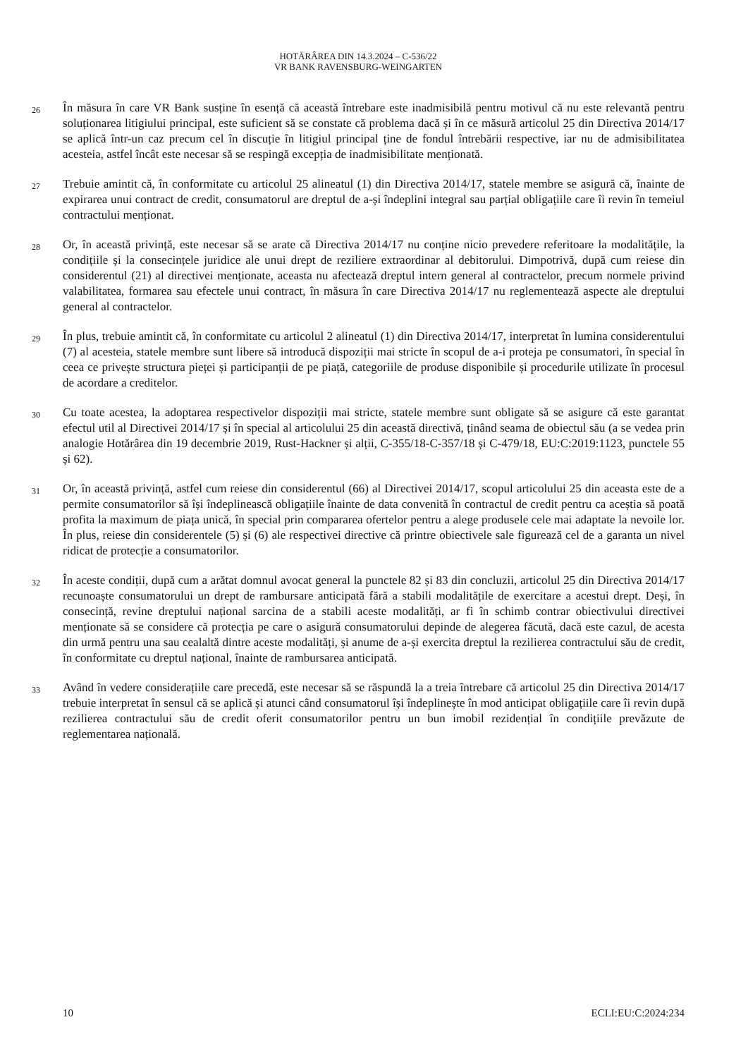HOTĂRÂREA DIN 14.3.2024 – C-536/22
VR BANK RAVENSBURG-WEINGARTEN
26
În măsura în care VR Bank susține în esență că această întrebare este inadmisibilă pentru motivul că nu este relevantă pentru soluționarea litigiului principal, este suficient să se constate că problema dacă și în ce măsură articolul 25 din Directiva 2014/17 se aplică într-un caz precum cel în discuție în litigiul principal ține de fondul întrebării respective, iar nu de admisibilitatea acesteia, astfel încât este necesar să se respingă excepția de inadmisibilitate menționată.
27
Trebuie amintit că, în conformitate cu articolul 25 alineatul (1) din Directiva 2014/17, statele membre se asigură că, înainte de expirarea unui contract de credit, consumatorul are dreptul de a-și îndeplini integral sau parțial obligațiile care îi revin în temeiul contractului menționat.
28
Or, în această privință, este necesar să se arate că Directiva 2014/17 nu conține nicio prevedere referitoare la modalitățile, la condițiile și la consecințele juridice ale unui drept de reziliere extraordinar al debitorului. Dimpotrivă, după cum reiese din considerentul (21) al directivei menționate, aceasta nu afectează dreptul intern general al contractelor, precum normele privind valabilitatea, formarea sau efectele unui contract, în măsura în care Directiva 2014/17 nu reglementează aspecte ale dreptului general al contractelor.
29
În plus, trebuie amintit că, în conformitate cu articolul 2 alineatul (1) din Directiva 2014/17, interpretat în lumina considerentului (7) al acesteia, statele membre sunt libere să introducă dispoziții mai stricte în scopul de a-i proteja pe consumatori, în special în ceea ce privește structura pieței și participanții de pe piață, categoriile de produse disponibile și procedurile utilizate în procesul de acordare a creditelor.
30
Cu toate acestea, la adoptarea respectivelor dispoziții mai stricte, statele membre sunt obligate să se asigure că este garantat efectul util al Directivei 2014/17 și în special al articolului 25 din această directivă, ținând seama de obiectul său (a se vedea prin analogie Hotărârea din 19 decembrie 2019, Rust-Hackner și alții, C-355/18-C-357/18 și C-479/18, EU:C:2019:1123, punctele 55 și 62).
31
Or, în această privință, astfel cum reiese din considerentul (66) al Directivei 2014/17, scopul articolului 25 din aceasta este de a permite consumatorilor să își îndeplinească obligațiile înainte de data convenită în contractul de credit pentru ca aceștia să poată profita la maximum de piața unică, în special prin compararea ofertelor pentru a alege produsele cele mai adaptate la nevoile lor. În plus, reiese din considerentele (5) și (6) ale respectivei directive că printre obiectivele sale figurează cel de a garanta un nivel ridicat de protecție a consumatorilor.
32
În aceste condiții, după cum a arătat domnul avocat general la punctele 82 și 83 din concluzii, articolul 25 din Directiva 2014/17 recunoaște consumatorului un drept de rambursare anticipată fără a stabili modalitățile de exercitare a acestui drept. Deși, în consecință, revine dreptului național sarcina de a stabili aceste modalități, ar fi în schimb contrar obiectivului directivei menționate să se considere că protecția pe care o asigură consumatorului depinde de alegerea făcută, dacă este cazul, de acesta din urmă pentru una sau cealaltă dintre aceste modalități, și anume de a-și exercita dreptul la rezilierea contractului său de credit, în conformitate cu dreptul național, înainte de rambursarea anticipată.
33
Având în vedere considerațiile care precedă, este necesar să se răspundă la a treia întrebare că articolul 25 din Directiva 2014/17 trebuie interpretat în sensul că se aplică și atunci când consumatorul își îndeplinește în mod anticipat obligațiile care îi revin după rezilierea contractului său de credit oferit consumatorilor pentru un bun imobil rezidențial în condițiile prevăzute de reglementarea națională.
10 ECLI:EU:C:2024:234